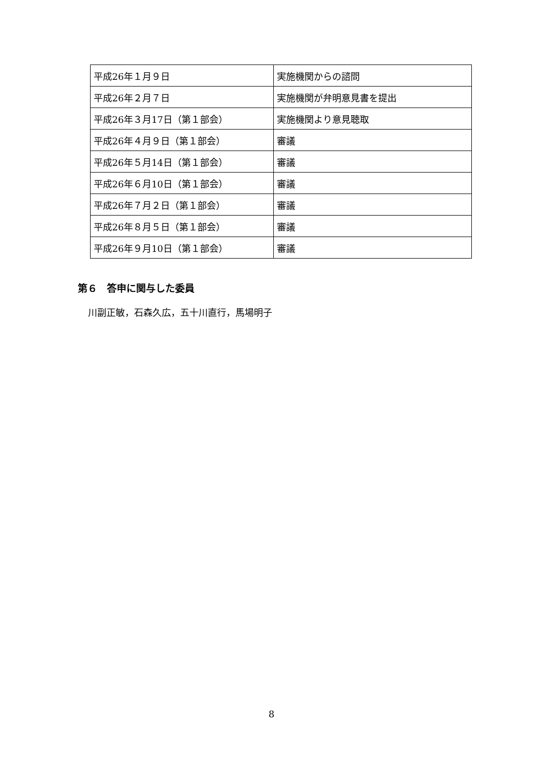| 平成26年１月９日 | 実施機関からの諮問 |
| 平成26年２月７日 | 実施機関が弁明意見書を提出 |
| 平成26年３月17日（第１部会） | 実施機関より意見聴取 |
| 平成26年４月９日（第１部会） | 審議 |
| 平成26年５月14日（第１部会） | 審議 |
| 平成26年６月10日（第１部会） | 審議 |
| 平成26年７月２日（第１部会） | 審議 |
| 平成26年８月５日（第１部会） | 審議 |
| 平成26年９月10日（第１部会） | 審議 |
第６　答申に関与した委員
川副正敏，石森久広，五十川直行，馬場明子
8